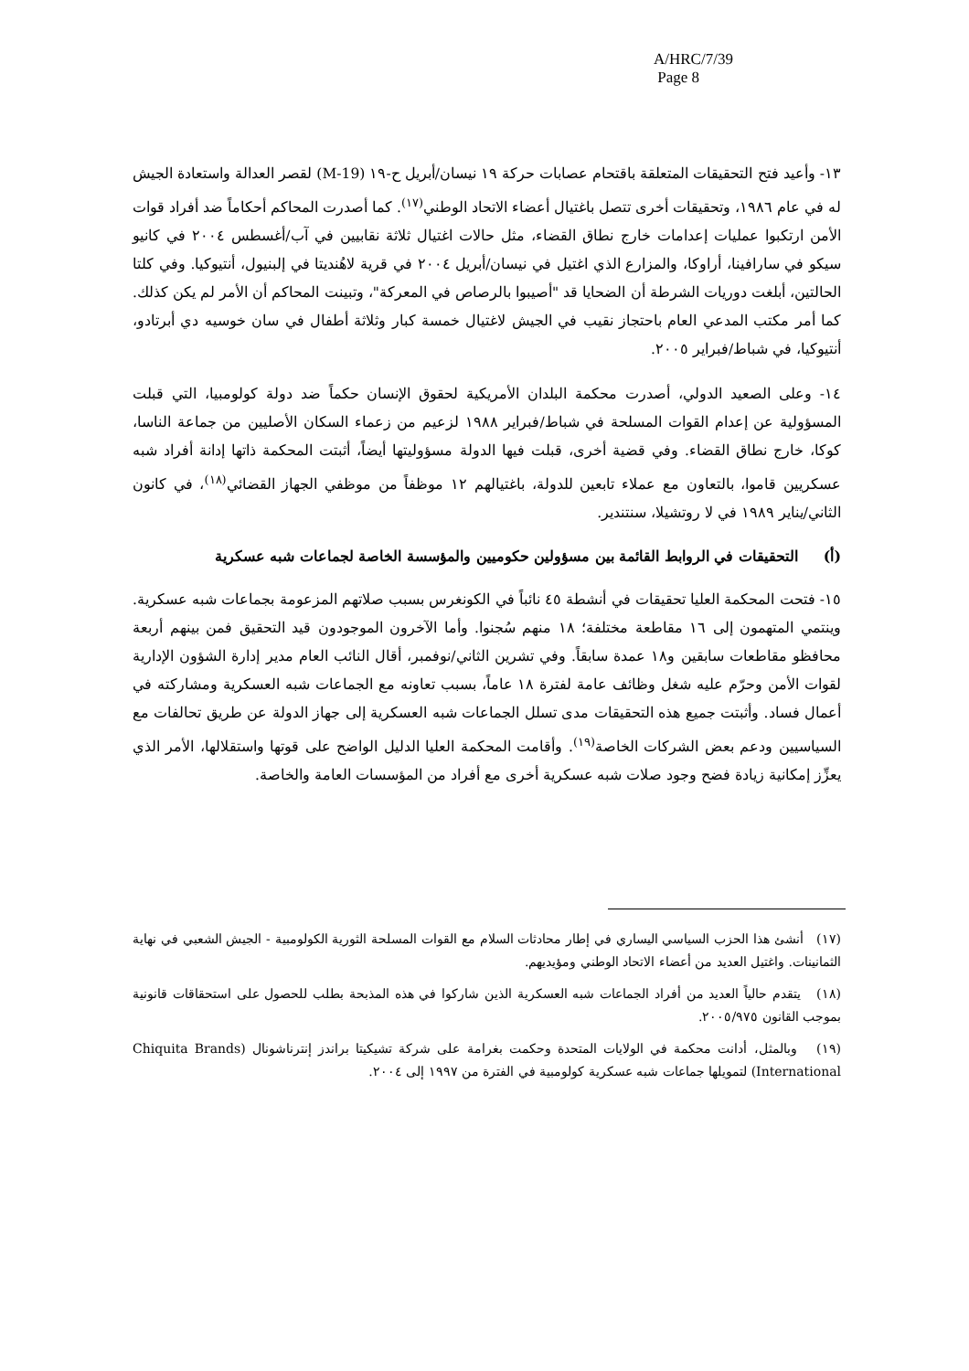A/HRC/7/39
Page 8
١٣- وأعيد فتح التحقيقات المتعلقة باقتحام عصابات حركة ١٩ نيسان/أبريل ح-١٩ (M-19) لقصر العدالة واستعادة الجيش له في عام ١٩٨٦، وتحقيقات أخرى تتصل باغتيال أعضاء الاتحاد الوطني<sup>(١٧)</sup>. كما أصدرت المحاكم أحكاماً ضد أفراد قوات الأمن ارتكبوا عمليات إعدامات خارج نطاق القضاء، مثل حالات اغتيال ثلاثة نقابيين في آب/أغسطس ٢٠٠٤ في كانيو سيكو في سارافينا، أراوكا، والمزارع الذي اغتيل في نيسان/أبريل ٢٠٠٤ في قرية لاهُنديتا في إلبنيول، أنتيوكيا. وفي كلتا الحالتين، أبلغت دوريات الشرطة أن الضحايا قد "أصيبوا بالرصاص في المعركة"، وتبينت المحاكم أن الأمر لم يكن كذلك. كما أمر مكتب المدعي العام باحتجاز نقيب في الجيش لاغتيال خمسة كبار وثلاثة أطفال في سان خوسيه دي أبرتادو، أنتيوكيا، في شباط/فبراير ٢٠٠٥.
١٤- وعلى الصعيد الدولي، أصدرت محكمة البلدان الأمريكية لحقوق الإنسان حكماً ضد دولة كولومبيا، التي قبلت المسؤولية عن إعدام القوات المسلحة في شباط/فبراير ١٩٨٨ لزعيم من زعماء السكان الأصليين من جماعة الناسا، كوكا، خارج نطاق القضاء. وفي قضية أخرى، قبلت فيها الدولة مسؤوليتها أيضاً، أثبتت المحكمة ذاتها إدانة أفراد شبه عسكريين قاموا، بالتعاون مع عملاء تابعين للدولة، باغتيالهم ١٢ موظفاً من موظفي الجهاز القضائي<sup>(١٨)</sup>، في كانون الثاني/يناير ١٩٨٩ في لا روتشيلا، سنتندير.
(أ) التحقيقات في الروابط القائمة بين مسؤولين حكوميين والمؤسسة الخاصة لجماعات شبه عسكرية
١٥- فتحت المحكمة العليا تحقيقات في أنشطة ٤٥ نائباً في الكونغرس بسبب صلاتهم المزعومة بجماعات شبه عسكرية. وينتمي المتهمون إلى ١٦ مقاطعة مختلفة؛ ١٨ منهم سُجنوا. وأما الآخرون الموجودون قيد التحقيق فمن بينهم أربعة محافظو مقاطعات سابقين و١٨ عمدة سابقاً. وفي تشرين الثاني/نوفمبر، أقال النائب العام مدير إدارة الشؤون الإدارية لقوات الأمن وحرّم عليه شغل وظائف عامة لفترة ١٨ عاماً، بسبب تعاونه مع الجماعات شبه العسكرية ومشاركته في أعمال فساد. وأثبتت جميع هذه التحقيقات مدى تسلل الجماعات شبه العسكرية إلى جهاز الدولة عن طريق تحالفات مع السياسيين ودعم بعض الشركات الخاصة<sup>(١٩)</sup>. وأقامت المحكمة العليا الدليل الواضح على قوتها واستقلالها، الأمر الذي يعزِّز إمكانية زيادة فضح وجود صلات شبه عسكرية أخرى مع أفراد من المؤسسات العامة والخاصة.
(١٧) أنشئ هذا الحزب السياسي اليساري في إطار محادثات السلام مع القوات المسلحة الثورية الكولومبية - الجيش الشعبي في نهاية الثمانينات. واغتيل العديد من أعضاء الاتحاد الوطني ومؤيديهم.
(١٨) يتقدم حالياً العديد من أفراد الجماعات شبه العسكرية الذين شاركوا في هذه المذبحة بطلب للحصول على استحقاقات قانونية بموجب القانون ٢٠٠٥/٩٧٥.
(١٩) وبالمثل، أدانت محكمة في الولايات المتحدة وحكمت بغرامة على شركة تشيكيتا براندز إنترناشونال (Chiquita Brands International) لتمويلها جماعات شبه عسكرية كولومبية في الفترة من ١٩٩٧ إلى ٢٠٠٤.